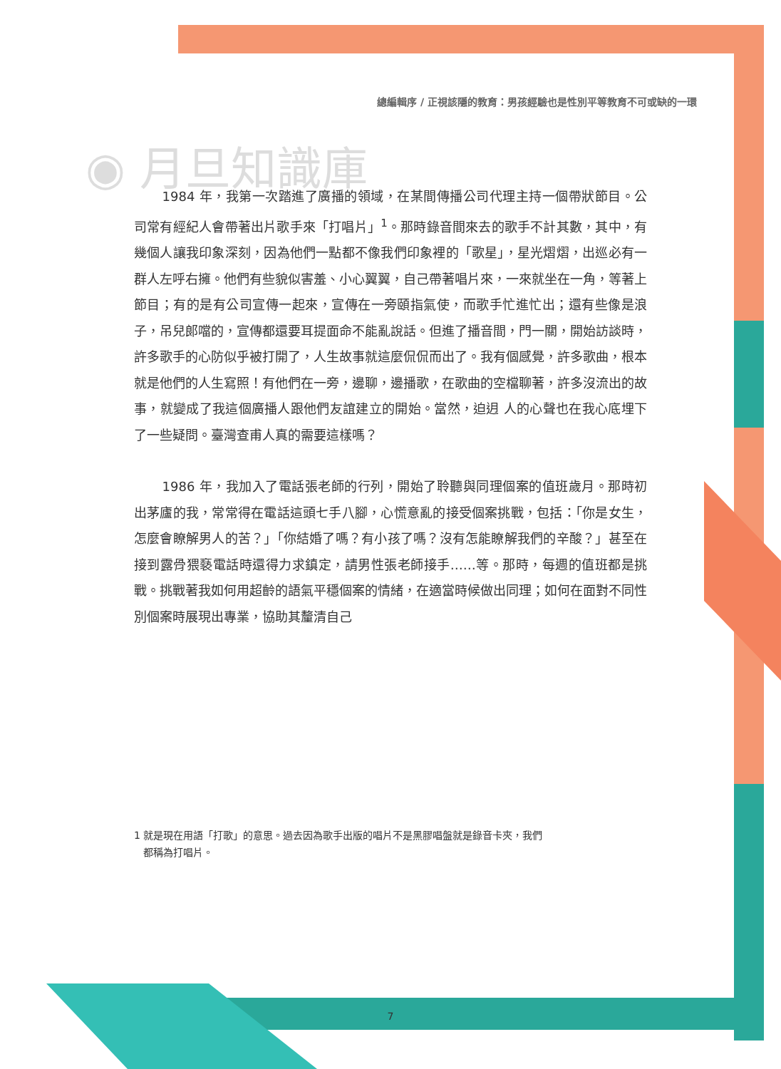總編輯序 / 正視該隱的教育：男孩經驗也是性別平等教育不可或缺的一環
◉ 月旦知識庫
1984 年，我第一次踏進了廣播的領域，在某間傳播公司代理主持一個帶狀節目。公司常有經紀人會帶著出片歌手來「打唱片」<sup>1</sup>。那時錄音間來去的歌手不計其數，其中，有幾個人讓我印象深刻，因為他們一點都不像我們印象裡的「歌星」，星光熠熠，出巡必有一群人左呼右擁。他們有些貌似害羞、小心翼翼，自己帶著唱片來，一來就坐在一角，等著上節目；有的是有公司宣傳一起來，宣傳在一旁頤指氣使，而歌手忙進忙出；還有些像是浪子，吊兒郎噹的，宣傳都還要耳提面命不能亂說話。但進了播音間，門一關，開始訪談時，許多歌手的心防似乎被打開了，人生故事就這麼侃侃而出了。我有個感覺，許多歌曲，根本就是他們的人生寫照！有他們在一旁，邊聊，邊播歌，在歌曲的空檔聊著，許多沒流出的故事，就變成了我這個廣播人跟他們友誼建立的開始。當然，迫迌 人的心聲也在我心底埋下了一些疑問。臺灣查甫人真的需要這樣嗎？
1986 年，我加入了電話張老師的行列，開始了聆聽與同理個案的值班歲月。那時初出茅廬的我，常常得在電話這頭七手八腳，心慌意亂的接受個案挑戰，包括：「你是女生，怎麼會瞭解男人的苦？」「你結婚了嗎？有小孩了嗎？沒有怎能瞭解我們的辛酸？」甚至在接到露骨猥褻電話時還得力求鎮定，請男性張老師接手……等。那時，每週的值班都是挑戰。挑戰著我如何用超齡的語氣平穩個案的情緒，在適當時候做出同理；如何在面對不同性別個案時展現出專業，協助其釐清自己
1 就是現在用語「打歌」的意思。過去因為歌手出版的唱片不是黑膠唱盤就是錄音卡夾，我們
都稱為打唱片。
7